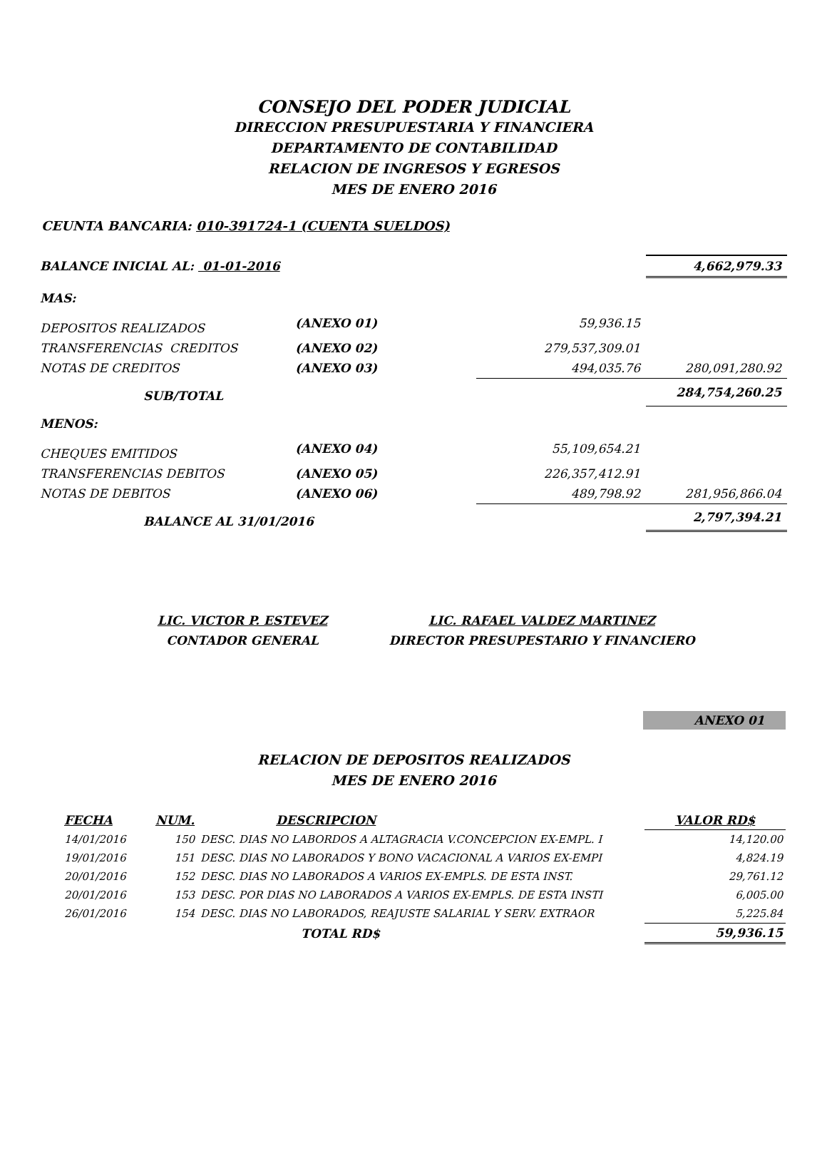CONSEJO DEL PODER JUDICIAL
DIRECCION PRESUPUESTARIA Y FINANCIERA
DEPARTAMENTO DE CONTABILIDAD
RELACION DE INGRESOS Y EGRESOS
MES DE ENERO 2016
CEUNTA BANCARIA: 010-391724-1 (CUENTA SUELDOS)
| BALANCE INICIAL AL: 01-01-2016 | | | 4,662,979.33 |
| MAS: | | | |
| DEPOSITOS REALIZADOS | (ANEXO 01) | 59,936.15 | |
| TRANSFERENCIAS CREDITOS | (ANEXO 02) | 279,537,309.01 | |
| NOTAS DE CREDITOS | (ANEXO 03) | 494,035.76 | 280,091,280.92 |
| SUB/TOTAL | | | 284,754,260.25 |
| MENOS: | | | |
| CHEQUES EMITIDOS | (ANEXO 04) | 55,109,654.21 | |
| TRANSFERENCIAS DEBITOS | (ANEXO 05) | 226,357,412.91 | |
| NOTAS DE DEBITOS | (ANEXO 06) | 489,798.92 | 281,956,866.04 |
| BALANCE AL 31/01/2016 | | | 2,797,394.21 |
LIC. VICTOR P. ESTEVEZ
CONTADOR GENERAL
LIC. RAFAEL VALDEZ MARTINEZ
DIRECTOR PRESUPESTARIO Y FINANCIERO
ANEXO 01
RELACION DE DEPOSITOS REALIZADOS
MES DE ENERO 2016
| FECHA | NUM. | DESCRIPCION | VALOR RD$ |
| --- | --- | --- | --- |
| 14/01/2016 | 150 | DESC. DIAS NO LABORDOS A ALTAGRACIA V.CONCEPCION EX-EMPL. I | 14,120.00 |
| 19/01/2016 | 151 | DESC. DIAS NO LABORADOS Y BONO VACACIONAL A VARIOS EX-EMPI | 4,824.19 |
| 20/01/2016 | 152 | DESC. DIAS NO LABORADOS A VARIOS EX-EMPLS. DE ESTA INST. | 29,761.12 |
| 20/01/2016 | 153 | DESC. POR DIAS NO LABORADOS A VARIOS EX-EMPLS. DE ESTA INSTI | 6,005.00 |
| 26/01/2016 | 154 | DESC. DIAS NO LABORADOS, REAJUSTE SALARIAL Y SERV. EXTRAOR | 5,225.84 |
| | | TOTAL RD$ | 59,936.15 |